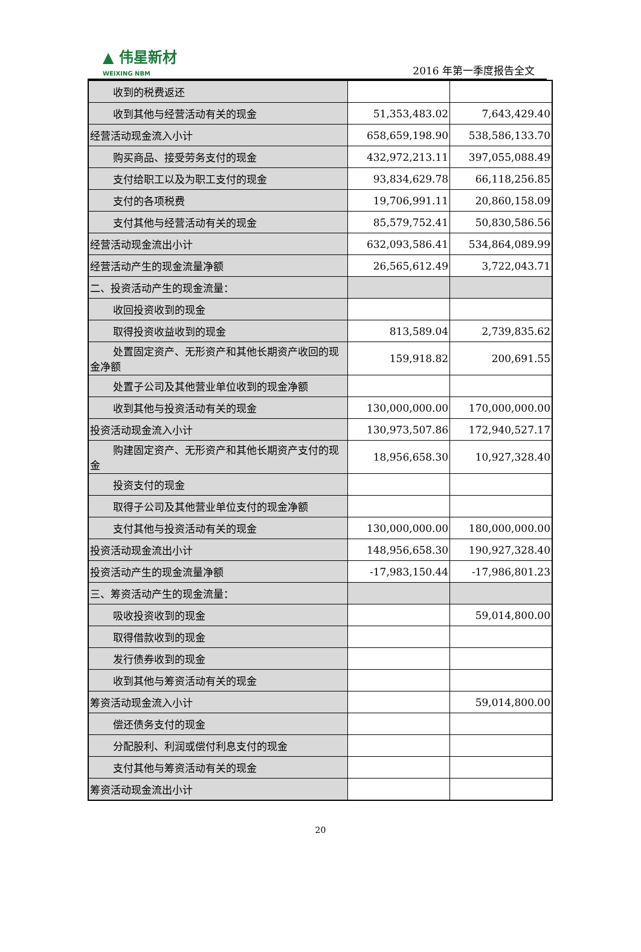▲ 伟星新材
WEIXING NBM
2016 年第一季度报告全文
| 收到的税费返还 | | |
| 收到其他与经营活动有关的现金 | 51,353,483.02 | 7,643,429.40 |
| 经营活动现金流入小计 | 658,659,198.90 | 538,586,133.70 |
| 购买商品、接受劳务支付的现金 | 432,972,213.11 | 397,055,088.49 |
| 支付给职工以及为职工支付的现金 | 93,834,629.78 | 66,118,256.85 |
| 支付的各项税费 | 19,706,991.11 | 20,860,158.09 |
| 支付其他与经营活动有关的现金 | 85,579,752.41 | 50,830,586.56 |
| 经营活动现金流出小计 | 632,093,586.41 | 534,864,089.99 |
| 经营活动产生的现金流量净额 | 26,565,612.49 | 3,722,043.71 |
| 二、投资活动产生的现金流量： | | |
| 收回投资收到的现金 | | |
| 取得投资收益收到的现金 | 813,589.04 | 2,739,835.62 |
| 处置固定资产、无形资产和其他长期资产收回的 现金净额 | 159,918.82 | 200,691.55 |
| 处置子公司及其他营业单位收到的现金净额 | | |
| 收到其他与投资活动有关的现金 | 130,000,000.00 | 170,000,000.00 |
| 投资活动现金流入小计 | 130,973,507.86 | 172,940,527.17 |
| 购建固定资产、无形资产和其他长期资产支付的 现金 | 18,956,658.30 | 10,927,328.40 |
| 投资支付的现金 | | |
| 取得子公司及其他营业单位支付的现金净额 | | |
| 支付其他与投资活动有关的现金 | 130,000,000.00 | 180,000,000.00 |
| 投资活动现金流出小计 | 148,956,658.30 | 190,927,328.40 |
| 投资活动产生的现金流量净额 | -17,983,150.44 | -17,986,801.23 |
| 三、筹资活动产生的现金流量： | | |
| 吸收投资收到的现金 | | 59,014,800.00 |
| 取得借款收到的现金 | | |
| 发行债券收到的现金 | | |
| 收到其他与筹资活动有关的现金 | | |
| 筹资活动现金流入小计 | | 59,014,800.00 |
| 偿还债务支付的现金 | | |
| 分配股利、利润或偿付利息支付的现金 | | |
| 支付其他与筹资活动有关的现金 | | |
| 筹资活动现金流出小计 | | |
20